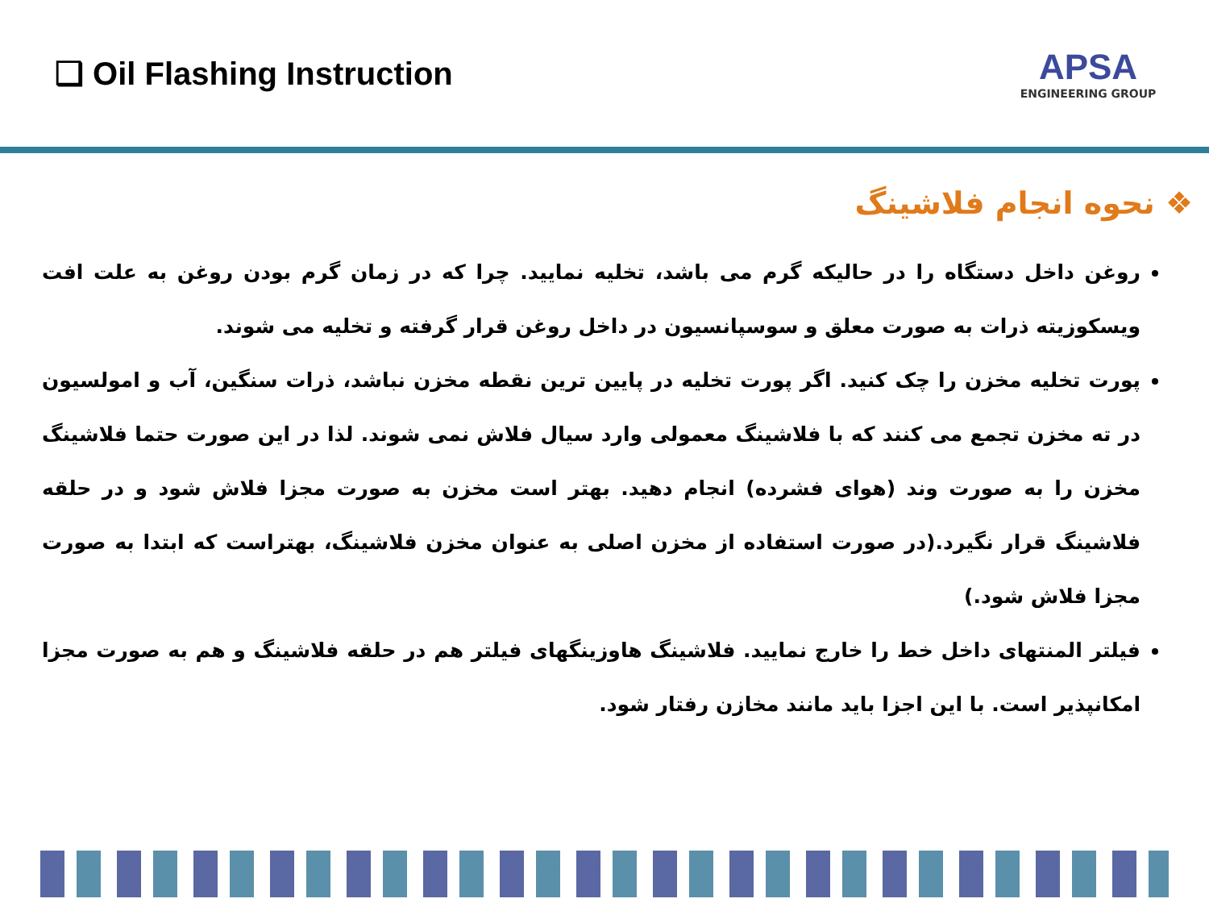❑ Oil Flashing Instruction
APSA
ENGINEERING GROUP
❖ نحوه انجام فلاشینگ
روغن داخل دستگاه را در حالیکه گرم می باشد، تخلیه نمایید. چرا که در زمان گرم بودن روغن به علت افت ویسکوزیته ذرات به صورت معلق و سوسپانسیون در داخل روغن قرار گرفته و تخلیه می شوند.
پورت تخلیه مخزن را چک کنید. اگر پورت تخلیه در پایین ترین نقطه مخزن نباشد، ذرات سنگین، آب و امولسیون در ته مخزن تجمع می کنند که با فلاشینگ معمولی وارد سیال فلاش نمی شوند. لذا در این صورت حتما فلاشینگ مخزن را به صورت وند (هوای فشرده) انجام دهید. بهتر است مخزن به صورت مجزا فلاش شود و در حلقه فلاشینگ قرار نگیرد.(در صورت استفاده از مخزن اصلی به عنوان مخزن فلاشینگ، بهتراست که ابتدا به صورت مجزا فلاش شود.)
فیلتر المنتهای داخل خط را خارج نمایید. فلاشینگ هاوزینگهای فیلتر هم در حلقه فلاشینگ و هم به صورت مجزا امکانپذیر است. با این اجزا باید مانند مخازن رفتار شود.